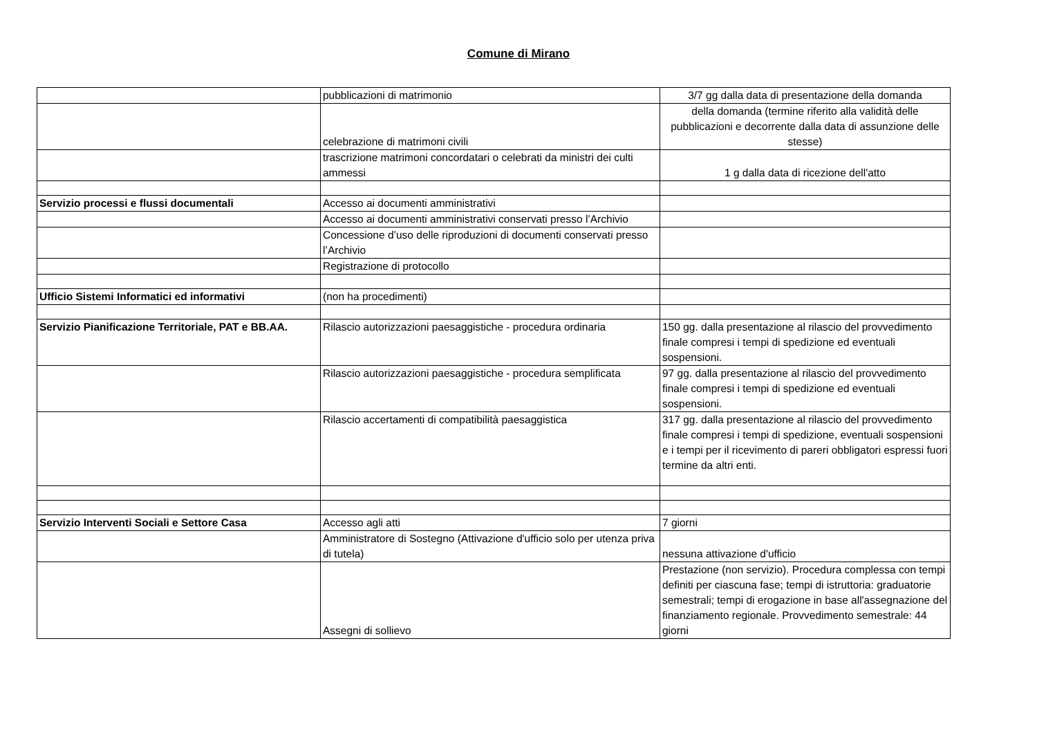Comune di Mirano
| | pubblicazioni di matrimonio | 3/7 gg dalla data di presentazione della domanda |
| | celebrazione di matrimoni civili | della domanda (termine riferito alla validità delle pubblicazioni e decorrente dalla data di assunzione delle stesse) |
| | trascrizione matrimoni concordatari o celebrati da ministri dei culti ammessi | 1 g dalla data di ricezione dell'atto |
| Servizio processi e flussi documentali | Accesso ai documenti amministrativi | |
| | Accesso ai documenti amministrativi conservati presso l’Archivio | |
| | Concessione d’uso delle riproduzioni di documenti conservati presso l’Archivio | |
| | Registrazione di protocollo | |
| Ufficio Sistemi Informatici ed informativi | (non ha procedimenti) | |
| Servizio Pianificazione Territoriale, PAT e BB.AA. | Rilascio autorizzazioni paesaggistiche - procedura ordinaria | 150 gg. dalla presentazione al rilascio del provvedimento finale compresi i tempi di spedizione ed eventuali sospensioni. |
| | Rilascio autorizzazioni paesaggistiche - procedura semplificata | 97 gg. dalla presentazione al rilascio del provvedimento finale compresi i tempi di spedizione ed eventuali sospensioni. |
| | Rilascio accertamenti di compatibilità paesaggistica | 317 gg. dalla presentazione al rilascio del provvedimento finale compresi i tempi di spedizione, eventuali sospensioni e i tempi per il ricevimento di pareri obbligatori espressi fuori termine da altri enti. |
| Servizio Interventi Sociali e Settore Casa | Accesso agli atti | 7 giorni |
| | Amministratore di Sostegno (Attivazione d'ufficio solo per utenza priva di tutela) | nessuna attivazione d'ufficio |
| | Assegni di sollievo | Prestazione (non servizio). Procedura complessa con tempi definiti per ciascuna fase; tempi di istruttoria: graduatorie semestrali; tempi di erogazione in base all'assegnazione del finanziamento regionale. Provvedimento semestrale: 44 giorni |